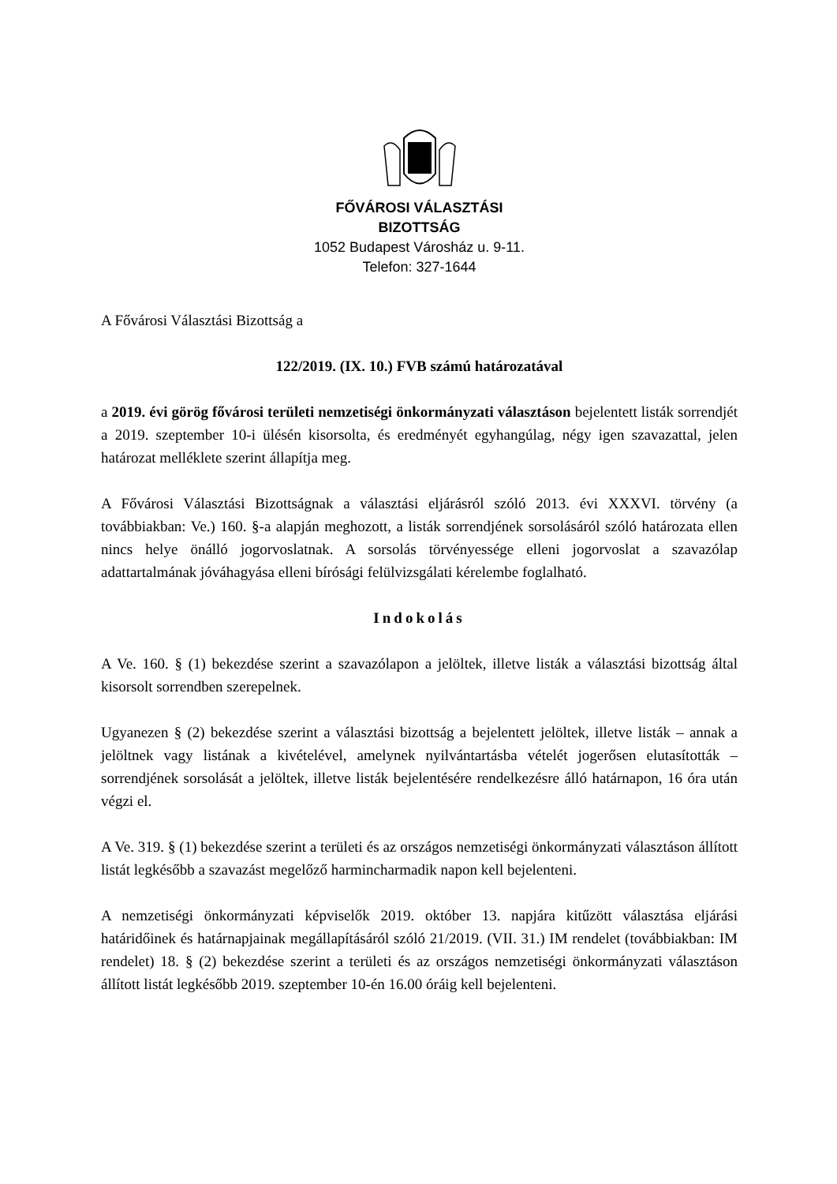FŐVÁROSI VÁLASZTÁSI
BIZOTTSÁG
1052 Budapest Városház u. 9-11.
Telefon: 327-1644
A Fővárosi Választási Bizottság a
122/2019. (IX. 10.) FVB számú határozatával
a 2019. évi görög fővárosi területi nemzetiségi önkormányzati választáson bejelentett listák sorrendjét a 2019. szeptember 10-i ülésén kisorsolta, és eredményét egyhangúlag, négy igen szavazattal, jelen határozat melléklete szerint állapítja meg.
A Fővárosi Választási Bizottságnak a választási eljárásról szóló 2013. évi XXXVI. törvény (a továbbiakban: Ve.) 160. §-a alapján meghozott, a listák sorrendjének sorsolásáról szóló határozata ellen nincs helye önálló jogorvoslatnak. A sorsolás törvényessége elleni jogorvoslat a szavazólap adattartalmának jóváhagyása elleni bírósági felülvizsgálati kérelembe foglalható.
Indokolás
A Ve. 160. § (1) bekezdése szerint a szavazólapon a jelöltek, illetve listák a választási bizottság által kisorsolt sorrendben szerepelnek.
Ugyanezen § (2) bekezdése szerint a választási bizottság a bejelentett jelöltek, illetve listák – annak a jelöltnek vagy listának a kivételével, amelynek nyilvántartásba vételét jogerősen elutasították – sorrendjének sorsolását a jelöltek, illetve listák bejelentésére rendelkezésre álló határnapon, 16 óra után végzi el.
A Ve. 319. § (1) bekezdése szerint a területi és az országos nemzetiségi önkormányzati választáson állított listát legkésőbb a szavazást megelőző harmincharmadik napon kell bejelenteni.
A nemzetiségi önkormányzati képviselők 2019. október 13. napjára kitűzött választása eljárási határidőinek és határnapjainak megállapításáról szóló 21/2019. (VII. 31.) IM rendelet (továbbiakban: IM rendelet) 18. § (2) bekezdése szerint a területi és az országos nemzetiségi önkormányzati választáson állított listát legkésőbb 2019. szeptember 10-én 16.00 óráig kell bejelenteni.